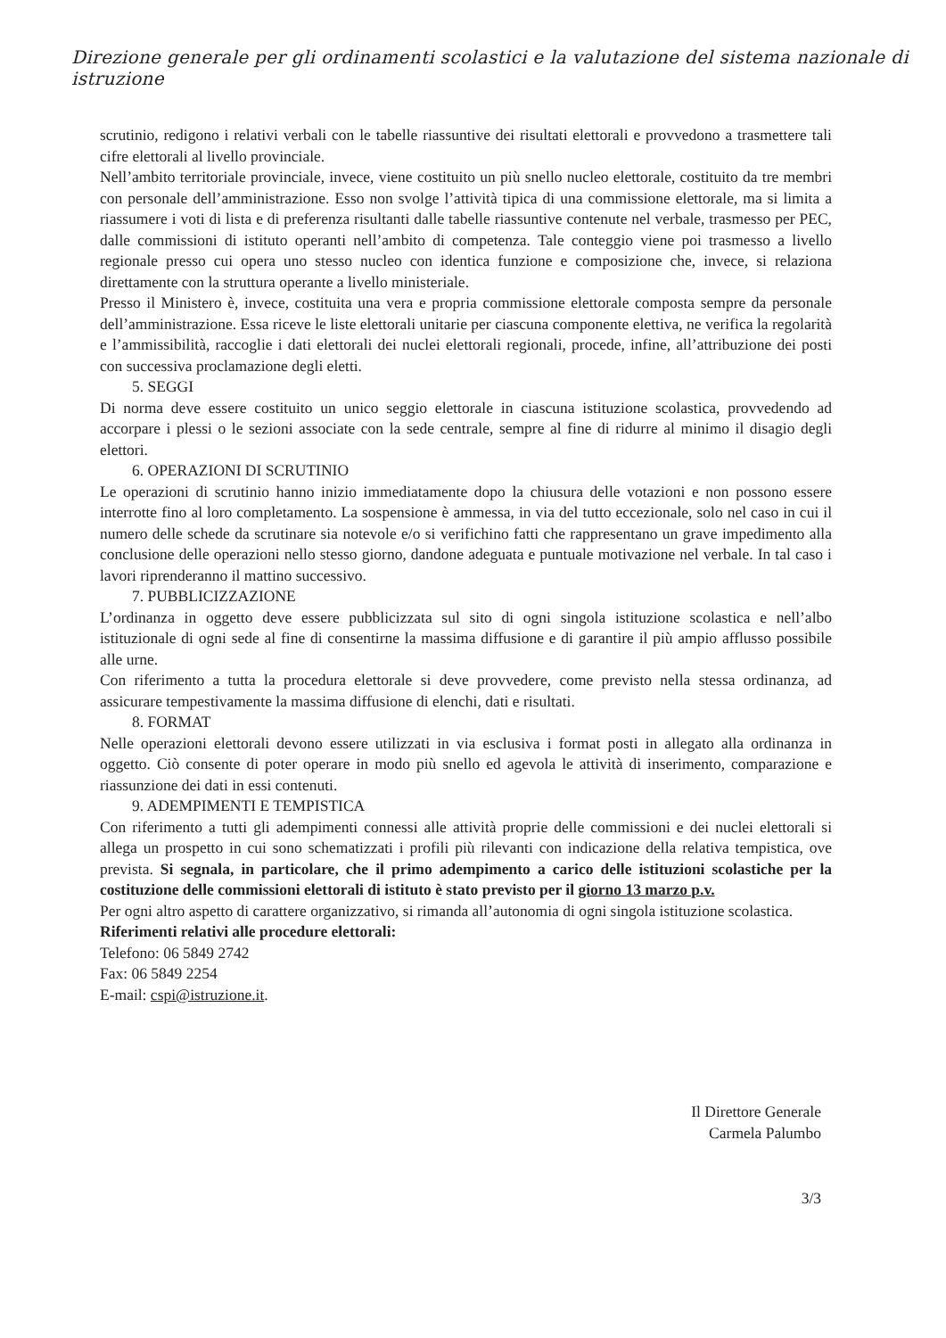Direzione generale per gli ordinamenti scolastici e la valutazione del sistema nazionale di istruzione
scrutinio, redigono i relativi verbali con le tabelle riassuntive dei risultati elettorali e provvedono a trasmettere tali cifre elettorali al livello provinciale.
Nell’ambito territoriale provinciale, invece, viene costituito un più snello nucleo elettorale, costituito da tre membri con personale dell’amministrazione. Esso non svolge l’attività tipica di una commissione elettorale, ma si limita a riassumere i voti di lista e di preferenza risultanti dalle tabelle riassuntive contenute nel verbale, trasmesso per PEC, dalle commissioni di istituto operanti nell’ambito di competenza. Tale conteggio viene poi trasmesso a livello regionale presso cui opera uno stesso nucleo con identica funzione e composizione che, invece, si relaziona direttamente con la struttura operante a livello ministeriale.
Presso il Ministero è, invece, costituita una vera e propria commissione elettorale composta sempre da personale dell’amministrazione. Essa riceve le liste elettorali unitarie per ciascuna componente elettiva, ne verifica la regolarità e l’ammissibilità, raccoglie i dati elettorali dei nuclei elettorali regionali, procede, infine, all’attribuzione dei posti con successiva proclamazione degli eletti.
5. SEGGI
Di norma deve essere costituito un unico seggio elettorale in ciascuna istituzione scolastica, provvedendo ad accorpare i plessi o le sezioni associate con la sede centrale, sempre al fine di ridurre al minimo il disagio degli elettori.
6. OPERAZIONI DI SCRUTINIO
Le operazioni di scrutinio hanno inizio immediatamente dopo la chiusura delle votazioni e non possono essere interrotte fino al loro completamento. La sospensione è ammessa, in via del tutto eccezionale, solo nel caso in cui il numero delle schede da scrutinare sia notevole e/o si verifichino fatti che rappresentano un grave impedimento alla conclusione delle operazioni nello stesso giorno, dandone adeguata e puntuale motivazione nel verbale. In tal caso i lavori riprenderanno il mattino successivo.
7. PUBBLICIZZAZIONE
L’ordinanza in oggetto deve essere pubblicizzata sul sito di ogni singola istituzione scolastica e nell’albo istituzionale di ogni sede al fine di consentirne la massima diffusione e di garantire il più ampio afflusso possibile alle urne.
Con riferimento a tutta la procedura elettorale si deve provvedere, come previsto nella stessa ordinanza, ad assicurare tempestivamente la massima diffusione di elenchi, dati e risultati.
8. FORMAT
Nelle operazioni elettorali devono essere utilizzati in via esclusiva i format posti in allegato alla ordinanza in oggetto. Ciò consente di poter operare in modo più snello ed agevola le attività di inserimento, comparazione e riassunzione dei dati in essi contenuti.
9. ADEMPIMENTI E TEMPISTICA
Con riferimento a tutti gli adempimenti connessi alle attività proprie delle commissioni e dei nuclei elettorali si allega un prospetto in cui sono schematizzati i profili più rilevanti con indicazione della relativa tempistica, ove prevista. Si segnala, in particolare, che il primo adempimento a carico delle istituzioni scolastiche per la costituzione delle commissioni elettorali di istituto è stato previsto per il giorno 13 marzo p.v.
Per ogni altro aspetto di carattere organizzativo, si rimanda all’autonomia di ogni singola istituzione scolastica.
Riferimenti relativi alle procedure elettorali:
Telefono: 06 5849 2742
Fax: 06 5849 2254
E-mail: cspi@istruzione.it.
Il Direttore Generale
Carmela Palumbo
3/3